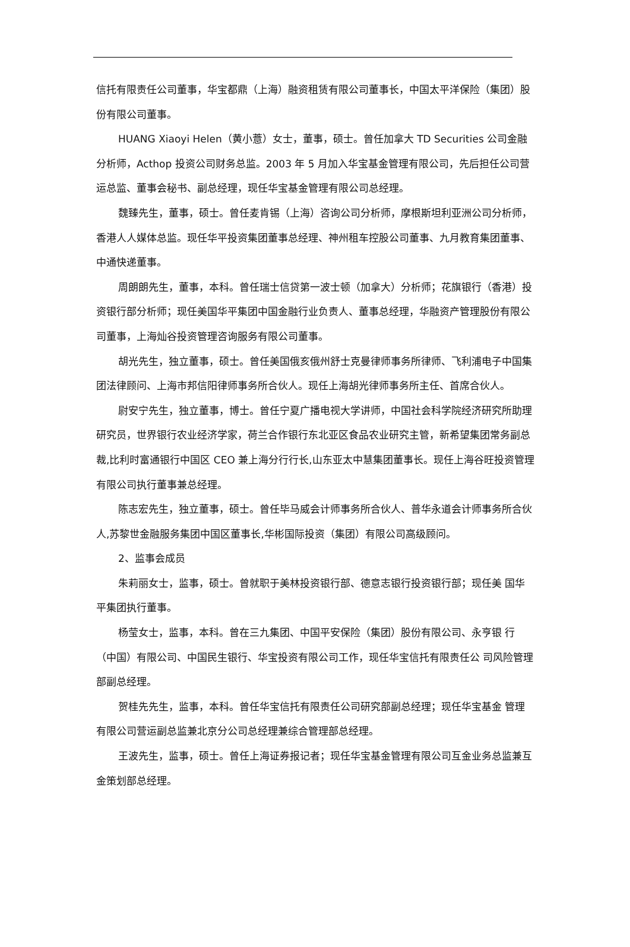信托有限责任公司董事，华宝都鼎（上海）融资租赁有限公司董事长，中国太平洋保险（集团）股份有限公司董事。
HUANG Xiaoyi Helen（黄小薏）女士，董事，硕士。曾任加拿大 TD Securities 公司金融分析师，Acthop 投资公司财务总监。2003 年 5 月加入华宝基金管理有限公司，先后担任公司营运总监、董事会秘书、副总经理，现任华宝基金管理有限公司总经理。
魏臻先生，董事，硕士。曾任麦肯锡（上海）咨询公司分析师，摩根斯坦利亚洲公司分析师，香港人人媒体总监。现任华平投资集团董事总经理、神州租车控股公司董事、九月教育集团董事、中通快递董事。
周朗朗先生，董事，本科。曾任瑞士信贷第一波士顿（加拿大）分析师；花旗银行（香港）投资银行部分析师；现任美国华平集团中国金融行业负责人、董事总经理，华融资产管理股份有限公司董事，上海灿谷投资管理咨询服务有限公司董事。
胡光先生，独立董事，硕士。曾任美国俄亥俄州舒士克曼律师事务所律师、飞利浦电子中国集团法律顾问、上海市邦信阳律师事务所合伙人。现任上海胡光律师事务所主任、首席合伙人。
尉安宁先生，独立董事，博士。曾任宁夏广播电视大学讲师，中国社会科学院经济研究所助理研究员，世界银行农业经济学家，荷兰合作银行东北亚区食品农业研究主管，新希望集团常务副总裁,比利时富通银行中国区 CEO 兼上海分行行长,山东亚太中慧集团董事长。现任上海谷旺投资管理有限公司执行董事兼总经理。
陈志宏先生，独立董事，硕士。曾任毕马威会计师事务所合伙人、普华永道会计师事务所合伙人,苏黎世金融服务集团中国区董事长,华彬国际投资（集团）有限公司高级顾问。
2、监事会成员
朱莉丽女士，监事，硕士。曾就职于美林投资银行部、德意志银行投资银行部；现任美 国华平集团执行董事。
杨莹女士，监事，本科。曾在三九集团、中国平安保险（集团）股份有限公司、永亨银 行（中国）有限公司、中国民生银行、华宝投资有限公司工作，现任华宝信托有限责任公 司风险管理部副总经理。
贺桂先先生，监事，本科。曾任华宝信托有限责任公司研究部副总经理；现任华宝基金 管理有限公司营运副总监兼北京分公司总经理兼综合管理部总经理。
王波先生，监事，硕士。曾任上海证券报记者；现任华宝基金管理有限公司互金业务总监兼互金策划部总经理。